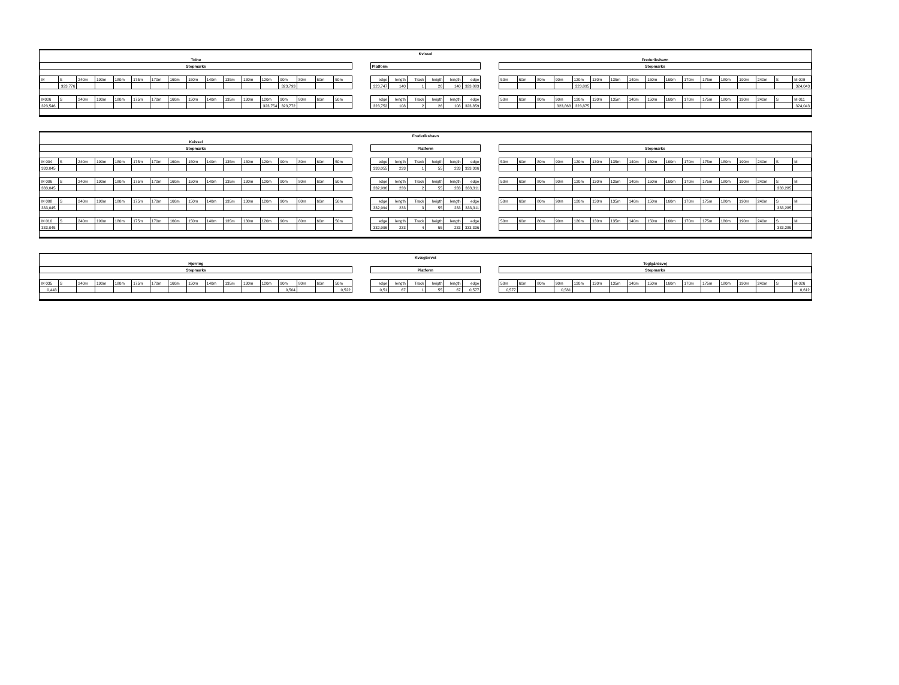| | | | | | | | | | | | | | | | | | | Kvissel | | | | | | | | | | | | | | | | | | | | | | | |
| Tolne | | | | | | | | | | | | | | | | | | | | | | | | | Frederikshavn | | | | | | | | | | | | | | | | |
| Stopmarks | | | | | | | | | | | | | | | | | | Platform | | | | | | | Stopmarks | | | | | | | | | | | | | | | | |
| M | S | 240m | 190m | 180m | 175m | 170m | 160m | 150m | 140m | 135m | 130m | 120m | 90m | 80m | 60m | 50m | | edge | length | Track | heigth | length | edge | | 50m | 60m | 80m | 90m | 120m | 130m | 135m | 140m | 150m | 160m | 170m | 175m | 180m | 190m | 240m | S | M 009 |
| | 323,776 | | | | | | | | | | | | 323,793 | | | | | 323,747 | 140 | 1 | 26 | 140 | 323,883 | | | | | | 323,895 | | | | | | | | | | | | 324,043 |
| M006 | S | 240m | 190m | 180m | 175m | 170m | 160m | 150m | 140m | 135m | 130m | 120m | 90m | 80m | 60m | 50m | | edge | length | Track | heigth | length | edge | | 50m | 60m | 80m | 90m | 120m | 130m | 135m | 140m | 150m | 160m | 170m | 175m | 180m | 190m | 240m | S | M 011 |
| 323,546 | | | | | | | | | | | | 323,754 | 323,772 | | | | | 323,752 | 108 | 2 | 26 | 108 | 323,859 | | | | | 323,868 | 323,875 | | | | | | | | | | | | 324,043 |
| | | | | | | | | | | | | | | | | | | Frederikshavn | | | | | | | | | | | | | | | | | | | | | | | |
| Kvissel | | | | | | | | | | | | | | | | | | | | | | | | | | | | | | | | | | | | | | | | | |
| Stopmarks | | | | | | | | | | | | | | | | | | Platform | | | | | | | Stopmarks | | | | | | | | | | | | | | | | |
| M 004 | S | 240m | 190m | 180m | 175m | 170m | 160m | 150m | 140m | 135m | 130m | 120m | 90m | 80m | 60m | 50m | | edge | length | Track | heigth | length | edge | | 50m | 60m | 80m | 90m | 120m | 130m | 135m | 140m | 150m | 160m | 170m | 175m | 180m | 190m | 240m | S | M |
| 333,045 | | | | | | | | | | | | | | | | | | 333,055 | 233 | 1 | 55 | 233 | 333,306 | | | | | | | | | | | | | | | | | | |
| M 006 | S | 240m | 190m | 180m | 175m | 170m | 160m | 150m | 140m | 135m | 130m | 120m | 90m | 80m | 60m | 50m | | edge | length | Track | heigth | length | edge | | 50m | 60m | 80m | 90m | 120m | 130m | 135m | 140m | 150m | 160m | 170m | 175m | 180m | 190m | 240m | S | M |
| 333,045 | | | | | | | | | | | | | | | | | | 332,996 | 233 | 2 | 55 | 233 | 333,311 | | | | | | | | | | | | | | | | | 333,285 | |
| M 008 | S | 240m | 190m | 180m | 175m | 170m | 160m | 150m | 140m | 135m | 130m | 120m | 90m | 80m | 60m | 50m | | edge | length | Track | heigth | length | edge | | 50m | 60m | 80m | 90m | 120m | 130m | 135m | 140m | 150m | 160m | 170m | 175m | 180m | 190m | 240m | S | M |
| 333,045 | | | | | | | | | | | | | | | | | | 332,994 | 233 | 3 | 55 | 233 | 333,311 | | | | | | | | | | | | | | | | | 333,285 | |
| M 010 | S | 240m | 190m | 180m | 175m | 170m | 160m | 150m | 140m | 135m | 130m | 120m | 90m | 80m | 60m | 50m | | edge | length | Track | heigth | length | edge | | 50m | 60m | 80m | 90m | 120m | 130m | 135m | 140m | 150m | 160m | 170m | 175m | 180m | 190m | 240m | S | M |
| 333,045 | | | | | | | | | | | | | | | | | | 332,996 | 233 | 4 | 55 | 233 | 333,336 | | | | | | | | | | | | | | | | | 333,285 | |
| | | | | | | | | | | | | | | | | | | Kvægtorvet | | | | | | | | | | | | | | | | | | | | | | | |
| Hjørring | | | | | | | | | | | | | | | | | | | | | | | | | Teglgårdsvej | | | | | | | | | | | | | | | | |
| Stopmarks | | | | | | | | | | | | | | | | | | Platform | | | | | | | Stopmarks | | | | | | | | | | | | | | | | |
| M 035 | S | 240m | 190m | 180m | 175m | 170m | 160m | 150m | 140m | 135m | 130m | 120m | 90m | 80m | 60m | 50m | | edge | length | Track | heigth | length | edge | | 50m | 60m | 80m | 90m | 120m | 130m | 135m | 140m | 150m | 160m | 170m | 175m | 180m | 190m | 240m | S | M 026 |
| 0,443 | | | | | | | | | | | | | 0,504 | | | 0,522 | | 0,51 | 67 | 1 | 55 | 67 | 0,577 | | 0,577 | | | 0,581 | | | | | | | | | | | | | 0,612 |